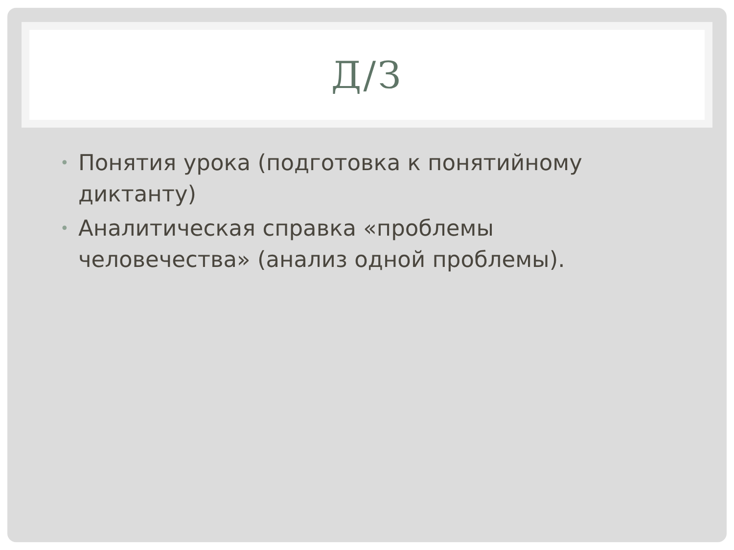Д/З
• Понятия урока (подготовка к понятийному диктанту)
• Аналитическая справка «проблемы человечества» (анализ одной проблемы).